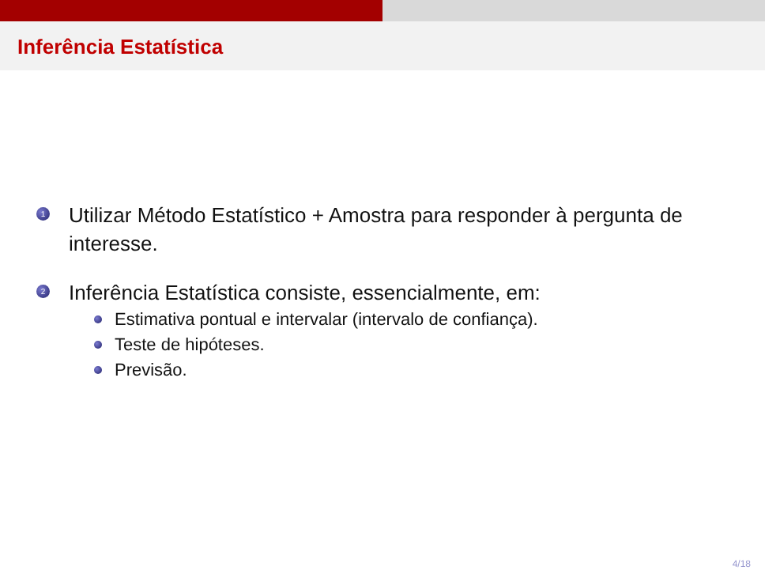Inferência Estatística
1
Utilizar Método Estatístico + Amostra para responder à pergunta de interesse.
2
Inferência Estatística consiste, essencialmente, em:
Estimativa pontual e intervalar (intervalo de confiança).
Teste de hipóteses.
Previsão.
4/18